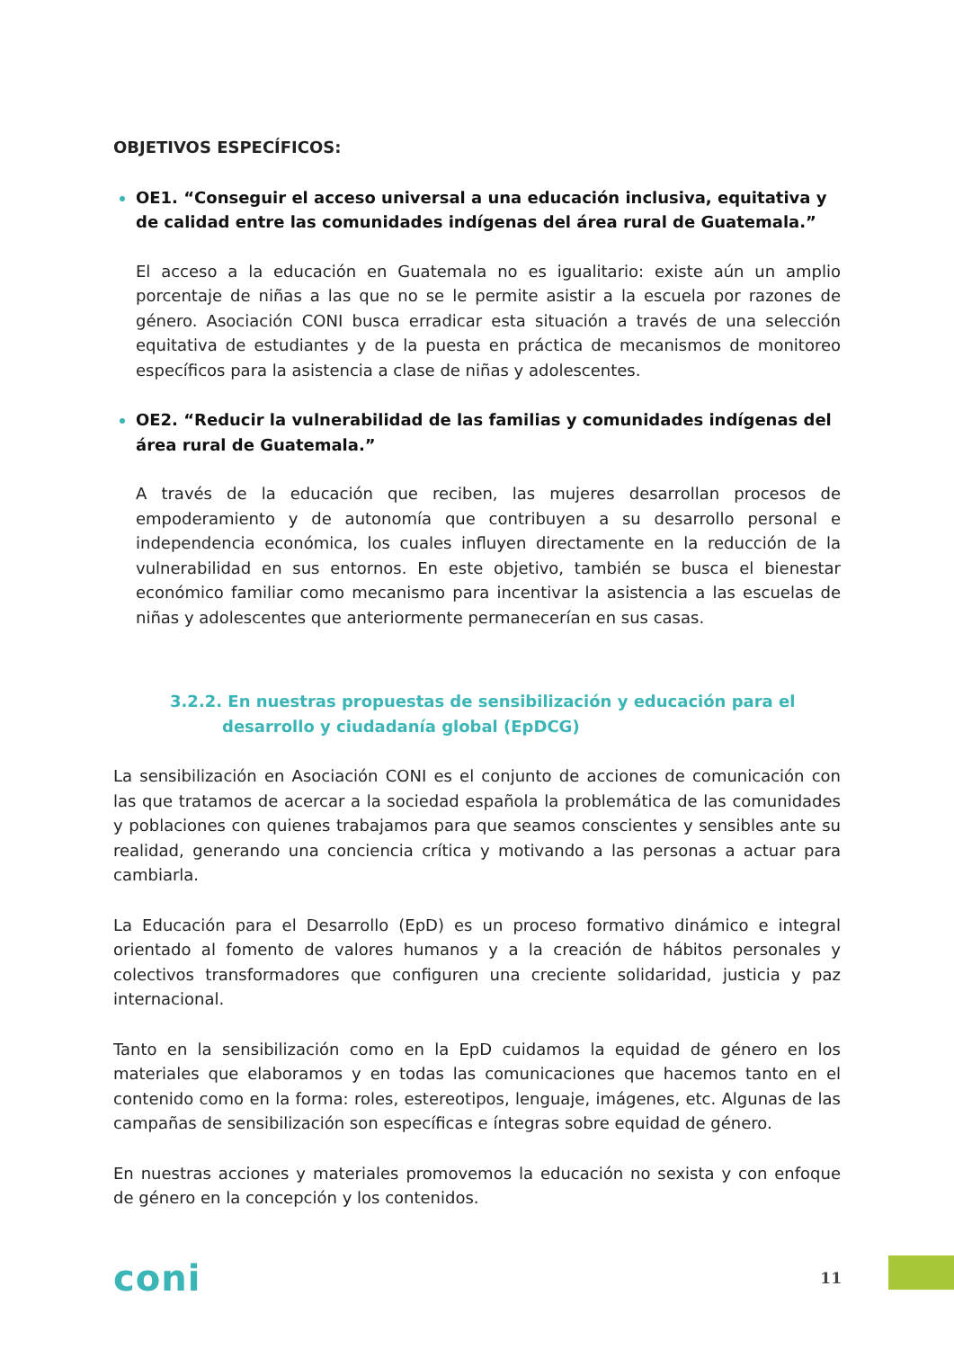OBJETIVOS ESPECÍFICOS:
OE1. “Conseguir el acceso universal a una educación inclusiva, equitativa y de calidad entre las comunidades indígenas del área rural de Guatemala.”
El acceso a la educación en Guatemala no es igualitario: existe aún un amplio porcentaje de niñas a las que no se le permite asistir a la escuela por razones de género. Asociación CONI busca erradicar esta situación a través de una selección equitativa de estudiantes y de la puesta en práctica de mecanismos de monitoreo específicos para la asistencia a clase de niñas y adolescentes.
OE2. “Reducir la vulnerabilidad de las familias y comunidades indígenas del área rural de Guatemala.”
A través de la educación que reciben, las mujeres desarrollan procesos de empoderamiento y de autonomía que contribuyen a su desarrollo personal e independencia económica, los cuales influyen directamente en la reducción de la vulnerabilidad en sus entornos. En este objetivo, también se busca el bienestar económico familiar como mecanismo para incentivar la asistencia a las escuelas de niñas y adolescentes que anteriormente permanecerían en sus casas.
3.2.2. En nuestras propuestas de sensibilización y educación para el
desarrollo y ciudadanía global (EpDCG)
La sensibilización en Asociación CONI es el conjunto de acciones de comunicación con las que tratamos de acercar a la sociedad española la problemática de las comunidades y poblaciones con quienes trabajamos para que seamos conscientes y sensibles ante su realidad, generando una conciencia crítica y motivando a las personas a actuar para cambiarla.
La Educación para el Desarrollo (EpD) es un proceso formativo dinámico e integral orientado al fomento de valores humanos y a la creación de hábitos personales y colectivos transformadores que configuren una creciente solidaridad, justicia y paz internacional.
Tanto en la sensibilización como en la EpD cuidamos la equidad de género en los materiales que elaboramos y en todas las comunicaciones que hacemos tanto en el contenido como en la forma: roles, estereotipos, lenguaje, imágenes, etc. Algunas de las campañas de sensibilización son específicas e íntegras sobre equidad de género.
En nuestras acciones y materiales promovemos la educación no sexista y con enfoque de género en la concepción y los contenidos.
coni
11